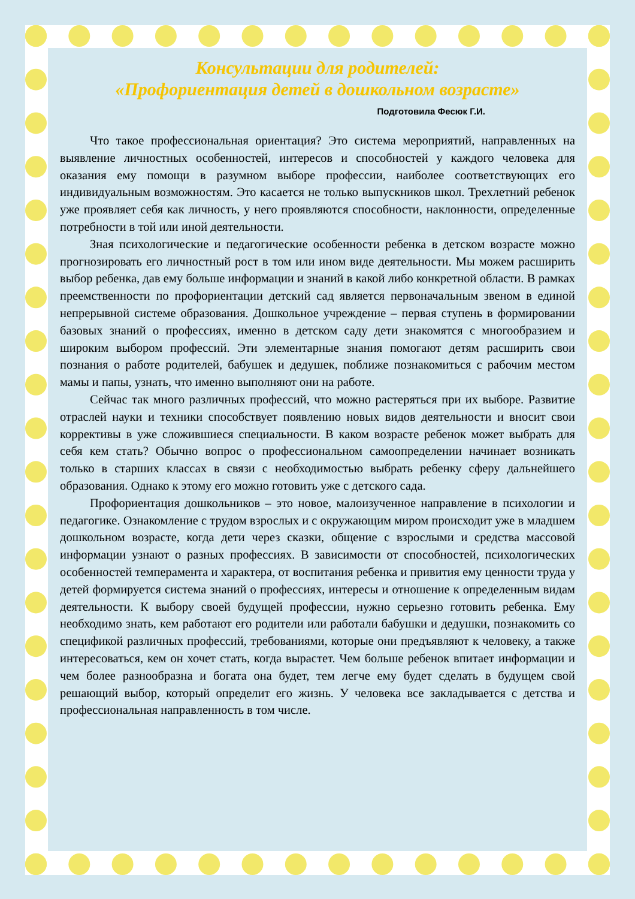Консультации для родителей:
«Профориентация детей в дошкольном возрасте»
Подготовила Фесюк Г.И.
Что такое профессиональная ориентация? Это система мероприятий, направленных на выявление личностных особенностей, интересов и способностей у каждого человека для оказания ему помощи в разумном выборе профессии, наиболее соответствующих его индивидуальным возможностям. Это касается не только выпускников школ. Трехлетний ребенок уже проявляет себя как личность, у него проявляются способности, наклонности, определенные потребности в той или иной деятельности.
Зная психологические и педагогические особенности ребенка в детском возрасте можно прогнозировать его личностный рост в том или ином виде деятельности. Мы можем расширить выбор ребенка, дав ему больше информации и знаний в какой либо конкретной области. В рамках преемственности по профориентации детский сад является первоначальным звеном в единой непрерывной системе образования. Дошкольное учреждение – первая ступень в формировании базовых знаний о профессиях, именно в детском саду дети знакомятся с многообразием и широким выбором профессий. Эти элементарные знания помогают детям расширить свои познания о работе родителей, бабушек и дедушек, поближе познакомиться с рабочим местом мамы и папы, узнать, что именно выполняют они на работе.
Сейчас так много различных профессий, что можно растеряться при их выборе. Развитие отраслей науки и техники способствует появлению новых видов деятельности и вносит свои коррективы в уже сложившиеся специальности. В каком возрасте ребенок может выбрать для себя кем стать? Обычно вопрос о профессиональном самоопределении начинает возникать только в старших классах в связи с необходимостью выбрать ребенку сферу дальнейшего образования. Однако к этому его можно готовить уже с детского сада.
Профориентация дошкольников – это новое, малоизученное направление в психологии и педагогике. Ознакомление с трудом взрослых и с окружающим миром происходит уже в младшем дошкольном возрасте, когда дети через сказки, общение с взрослыми и средства массовой информации узнают о разных профессиях. В зависимости от способностей, психологических особенностей темперамента и характера, от воспитания ребенка и привития ему ценности труда у детей формируется система знаний о профессиях, интересы и отношение к определенным видам деятельности. К выбору своей будущей профессии, нужно серьезно готовить ребенка. Ему необходимо знать, кем работают его родители или работали бабушки и дедушки, познакомить со спецификой различных профессий, требованиями, которые они предъявляют к человеку, а также интересоваться, кем он хочет стать, когда вырастет. Чем больше ребенок впитает информации и чем более разнообразна и богата она будет, тем легче ему будет сделать в будущем свой решающий выбор, который определит его жизнь. У человека все закладывается с детства и профессиональная направленность в том числе.